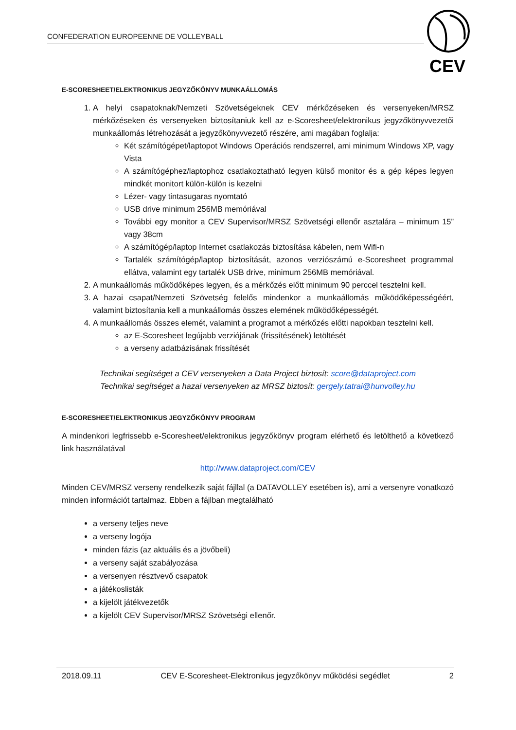CONFEDERATION EUROPEENNE DE VOLLEYBALL
CEV
E-SCORESHEET/ELEKTRONIKUS JEGYZŐKÖNYV MUNKAÁLLOMÁS
1. A helyi csapatoknak/Nemzeti Szövetségeknek CEV mérkőzéseken és versenyeken/MRSZ mérkőzéseken és versenyeken biztosítaniuk kell az e-Scoresheet/elektronikus jegyzőkönyvvezetői munkaállomás létrehozását a jegyzőkönyvvezető részére, ami magában foglalja:
Két számítógépet/laptopot Windows Operációs rendszerrel, ami minimum Windows XP, vagy Vista
A számítógéphez/laptophoz csatlakoztatható legyen külső monitor és a gép képes legyen mindkét monitort külön-külön is kezelni
Lézer- vagy tintasugaras nyomtató
USB drive minimum 256MB memóriával
További egy monitor a CEV Supervisor/MRSZ Szövetségi ellenőr asztalára – minimum 15” vagy 38cm
A számítógép/laptop Internet csatlakozás biztosítása kábelen, nem Wifi-n
Tartalék számítógép/laptop biztosítását, azonos verziószámú e-Scoresheet programmal ellátva, valamint egy tartalék USB drive, minimum 256MB memóriával.
2. A munkaállomás működőképes legyen, és a mérkőzés előtt minimum 90 perccel tesztelni kell.
3. A hazai csapat/Nemzeti Szövetség felelős mindenkor a munkaállomás működőképességéért, valamint biztosítania kell a munkaállomás összes elemének működőképességét.
4. A munkaállomás összes elemét, valamint a programot a mérkőzés előtti napokban tesztelni kell.
az E-Scoresheet legújabb verziójának (frissítésének) letöltését
a verseny adatbázisának frissítését
Technikai segítséget a CEV versenyeken a Data Project biztosít: score@dataproject.com
Technikai segítséget a hazai versenyeken az MRSZ biztosít: gergely.tatrai@hunvolley.hu
E-SCORESHEET/ELEKTRONIKUS JEGYZŐKÖNYV PROGRAM
A mindenkori legfrissebb e-Scoresheet/elektronikus jegyzőkönyv program elérhető és letölthető a következő link használatával
http://www.dataproject.com/CEV
Minden CEV/MRSZ verseny rendelkezik saját fájllal (a DATAVOLLEY esetében is), ami a versenyre vonatkozó minden információt tartalmaz. Ebben a fájlban megtalálható
a verseny teljes neve
a verseny logója
minden fázis (az aktuális és a jövőbeli)
a verseny saját szabályozása
a versenyen résztvevő csapatok
a játékoslisták
a kijelölt játékvezetők
a kijelölt CEV Supervisor/MRSZ Szövetségi ellenőr.
2018.09.11 CEV E-Scoresheet-Elektronikus jegyzőkönyv működési segédlet 2